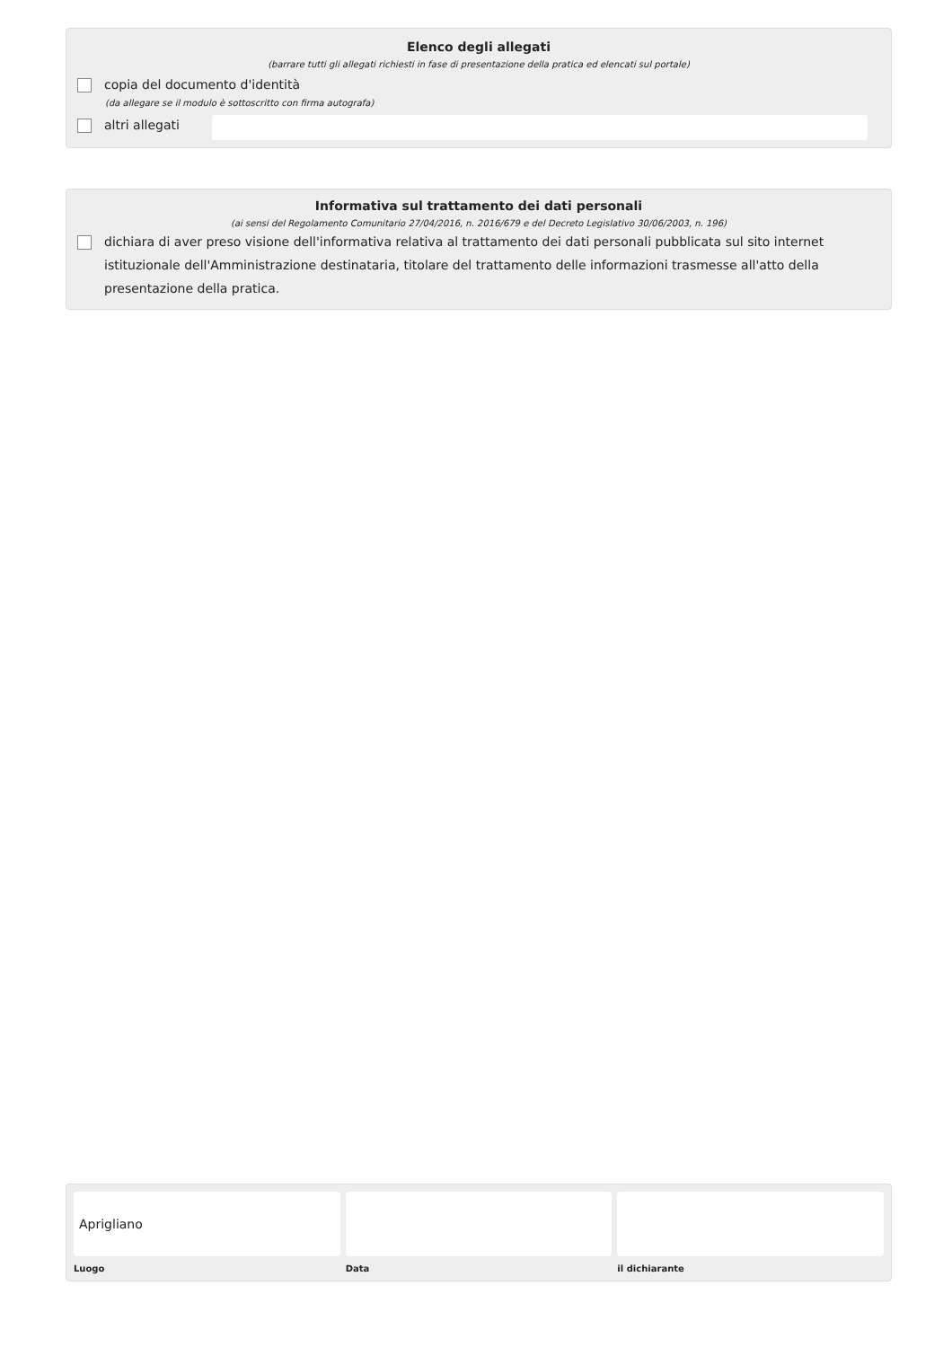Elenco degli allegati
(barrare tutti gli allegati richiesti in fase di presentazione della pratica ed elencati sul portale)
copia del documento d'identità
(da allegare se il modulo è sottoscritto con firma autografa)
altri allegati
Informativa sul trattamento dei dati personali
(ai sensi del Regolamento Comunitario 27/04/2016, n. 2016/679 e del Decreto Legislativo 30/06/2003, n. 196)
dichiara di aver preso visione dell'informativa relativa al trattamento dei dati personali pubblicata sul sito internet istituzionale dell'Amministrazione destinataria, titolare del trattamento delle informazioni trasmesse all'atto della presentazione della pratica.
Aprigliano
Luogo Data il dichiarante